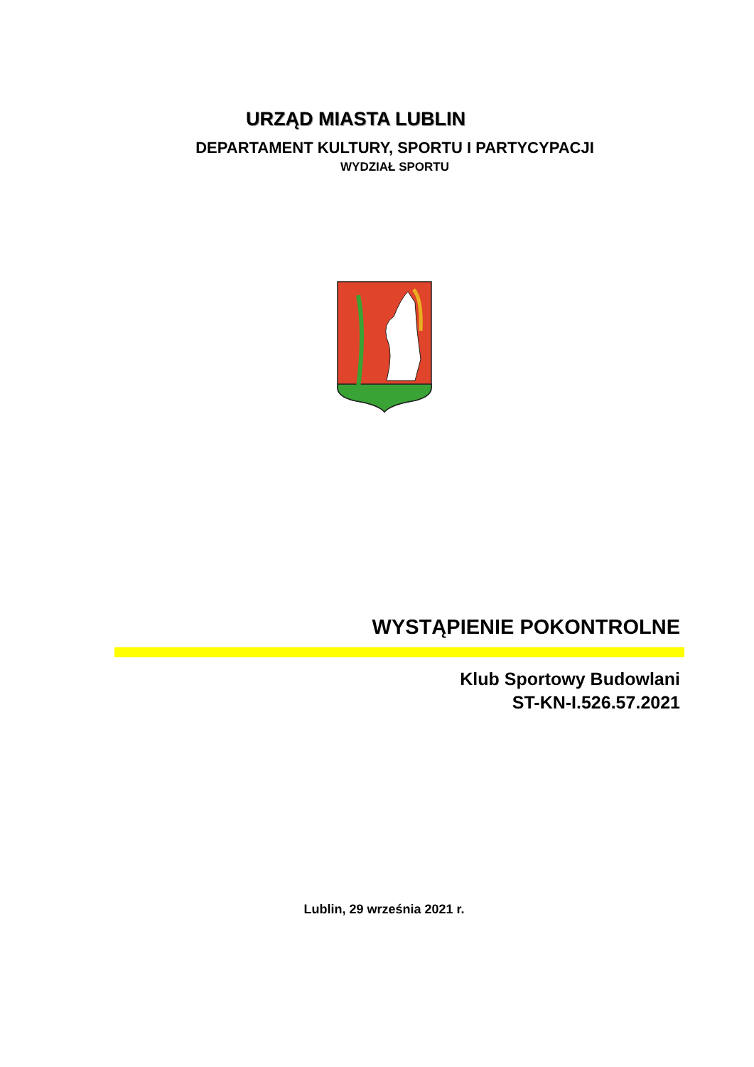URZĄD MIASTA LUBLIN
DEPARTAMENT KULTURY, SPORTU I PARTYCYPACJI
WYDZIAŁ SPORTU
WYSTĄPIENIE POKONTROLNE
Klub Sportowy Budowlani
ST-KN-I.526.57.2021
Lublin, 29 września 2021 r.